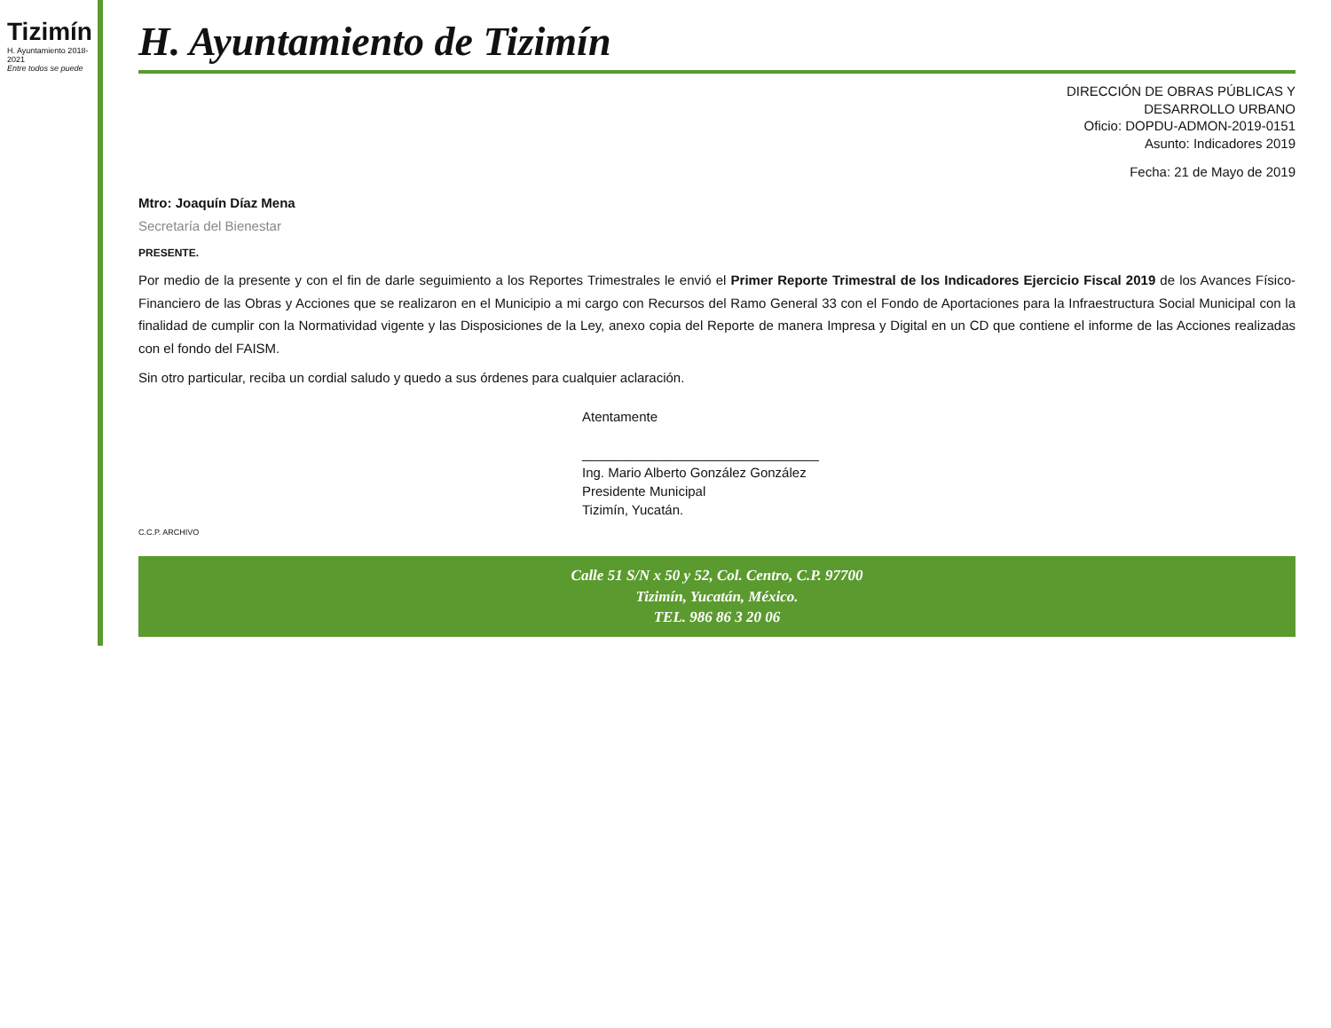Tizimín
H. Ayuntamiento 2018-2021
Entre todos se puede
H. Ayuntamiento de Tizimín
DIRECCIÓN DE OBRAS PÚBLICAS Y
DESARROLLO URBANO
Oficio: DOPDU-ADMON-2019-0151
Asunto: Indicadores 2019
Fecha: 21 de Mayo de 2019
Mtro: Joaquín Díaz Mena
Secretaría del Bienestar
PRESENTE.
Por medio de la presente y con el fin de darle seguimiento a los Reportes Trimestrales le envió el Primer Reporte Trimestral de los Indicadores Ejercicio Fiscal 2019 de los Avances Físico-Financiero de las Obras y Acciones que se realizaron en el Municipio a mi cargo con Recursos del Ramo General 33 con el Fondo de Aportaciones para la Infraestructura Social Municipal con la finalidad de cumplir con la Normatividad vigente y las Disposiciones de la Ley, anexo copia del Reporte de manera Impresa y Digital en un CD que contiene el informe de las Acciones realizadas con el fondo del FAISM.
Sin otro particular, reciba un cordial saludo y quedo a sus órdenes para cualquier aclaración.
Atentamente
________________________________
Ing. Mario Alberto González González
Presidente Municipal
Tizimín, Yucatán.
C.C.P. ARCHIVO
Calle 51 S/N x 50 y 52, Col. Centro, C.P. 97700
Tizimín, Yucatán, México.
TEL. 986 86 3 20 06